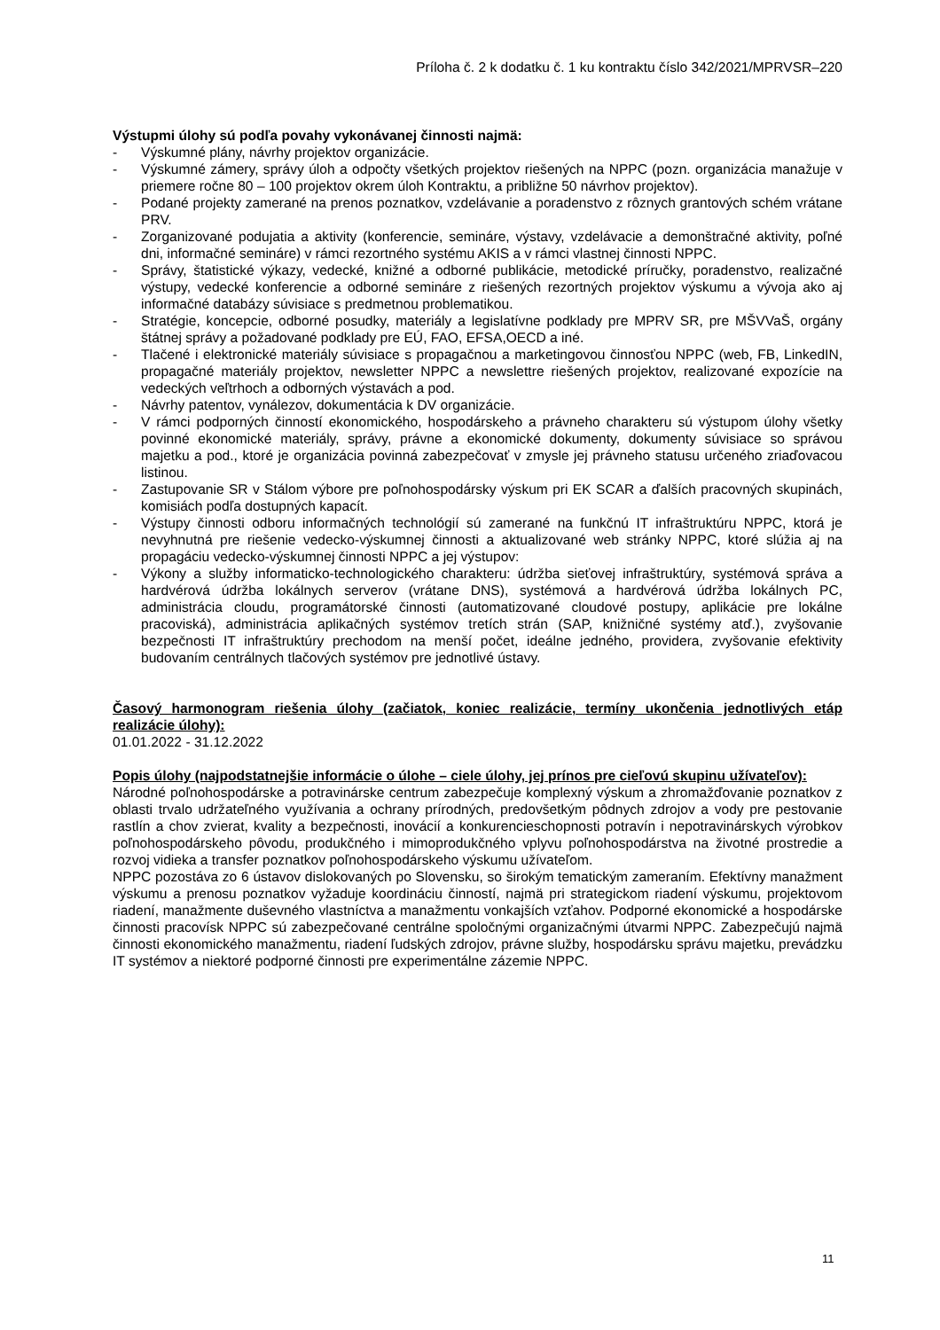Príloha č. 2 k dodatku č. 1 ku kontraktu číslo 342/2021/MPRVSR–220
Výstupmi úlohy sú podľa povahy vykonávanej činnosti najmä:
- Výskumné plány, návrhy projektov organizácie.
- Výskumné zámery, správy úloh a odpočty všetkých projektov riešených na NPPC (pozn. organizácia manažuje v priemere ročne 80 – 100 projektov okrem úloh Kontraktu, a približne 50 návrhov projektov).
- Podané projekty zamerané na prenos poznatkov, vzdelávanie a poradenstvo z rôznych grantových schém vrátane PRV.
- Zorganizované podujatia a aktivity (konferencie, semináre, výstavy, vzdelávacie a demonštračné aktivity, poľné dni, informačné semináre) v rámci rezortného systému AKIS a v rámci vlastnej činnosti NPPC.
- Správy, štatistické výkazy, vedecké, knižné a odborné publikácie, metodické príručky, poradenstvo, realizačné výstupy, vedecké konferencie a odborné semináre z riešených rezortných projektov výskumu a vývoja ako aj informačné databázy súvisiace s predmetnou problematikou.
- Stratégie, koncepcie, odborné posudky, materiály a legislatívne podklady pre MPRV SR, pre MŠVVaŠ, orgány štátnej správy a požadované podklady pre EÚ, FAO, EFSA,OECD a iné.
- Tlačené i elektronické materiály súvisiace s propagačnou a marketingovou činnosťou NPPC (web, FB, LinkedIN, propagačné materiály projektov, newsletter NPPC a newslettre riešených projektov, realizované expozície na vedeckých veľtrhoch a odborných výstavách a pod.
- Návrhy patentov, vynálezov, dokumentácia k DV organizácie.
- V rámci podporných činností ekonomického, hospodárskeho a právneho charakteru sú výstupom úlohy všetky povinné ekonomické materiály, správy, právne a ekonomické dokumenty, dokumenty súvisiace so správou majetku a pod., ktoré je organizácia povinná zabezpečovať v zmysle jej právneho statusu určeného zriaďovacou listinou.
- Zastupovanie SR v Stálom výbore pre poľnohospodársky výskum pri EK SCAR a ďalších pracovných skupinách, komisiách podľa dostupných kapacít.
- Výstupy činnosti odboru informačných technológií sú zamerané na funkčnú IT infraštruktúru NPPC, ktorá je nevyhnutná pre riešenie vedecko-výskumnej činnosti a aktualizované web stránky NPPC, ktoré slúžia aj na propagáciu vedecko-výskumnej činnosti NPPC a jej výstupov:
- Výkony a služby informaticko-technologického charakteru: údržba sieťovej infraštruktúry, systémová správa a hardvérová údržba lokálnych serverov (vrátane DNS), systémová a hardvérová údržba lokálnych PC, administrácia cloudu, programátorské činnosti (automatizované cloudové postupy, aplikácie pre lokálne pracoviská), administrácia aplikačných systémov tretích strán (SAP, knižničné systémy atď.), zvyšovanie bezpečnosti IT infraštruktúry prechodom na menší počet, ideálne jedného, providera, zvyšovanie efektivity budovaním centrálnych tlačových systémov pre jednotlivé ústavy.
Časový harmonogram riešenia úlohy (začiatok, koniec realizácie, termíny ukončenia jednotlivých etáp realizácie úlohy):
01.01.2022 - 31.12.2022
Popis úlohy (najpodstatnejšie informácie o úlohe – ciele úlohy, jej prínos pre cieľovú skupinu užívateľov):
Národné poľnohospodárske a potravinárske centrum zabezpečuje komplexný výskum a zhromažďovanie poznatkov z oblasti trvalo udržateľného využívania a ochrany prírodných, predovšetkým pôdnych zdrojov a vody pre pestovanie rastlín a chov zvierat, kvality a bezpečnosti, inovácií a konkurencieschopnosti potravín i nepotravinárskych výrobkov poľnohospodárskeho pôvodu, produkčného i mimoprodukčného vplyvu poľnohospodárstva na životné prostredie a rozvoj vidieka a transfer poznatkov poľnohospodárskeho výskumu užívateľom.
NPPC pozostáva zo 6 ústavov dislokovaných po Slovensku, so širokým tematickým zameraním. Efektívny manažment výskumu a prenosu poznatkov vyžaduje koordináciu činností, najmä pri strategickom riadení výskumu, projektovom riadení, manažmente duševného vlastníctva a manažmentu vonkajších vzťahov. Podporné ekonomické a hospodárske činnosti pracovísk NPPC sú zabezpečované centrálne spoločnými organizačnými útvarmi NPPC. Zabezpečujú najmä činnosti ekonomického manažmentu, riadení ľudských zdrojov, právne služby, hospodársku správu majetku, prevádzku IT systémov a niektoré podporné činnosti pre experimentálne zázemie NPPC.
11